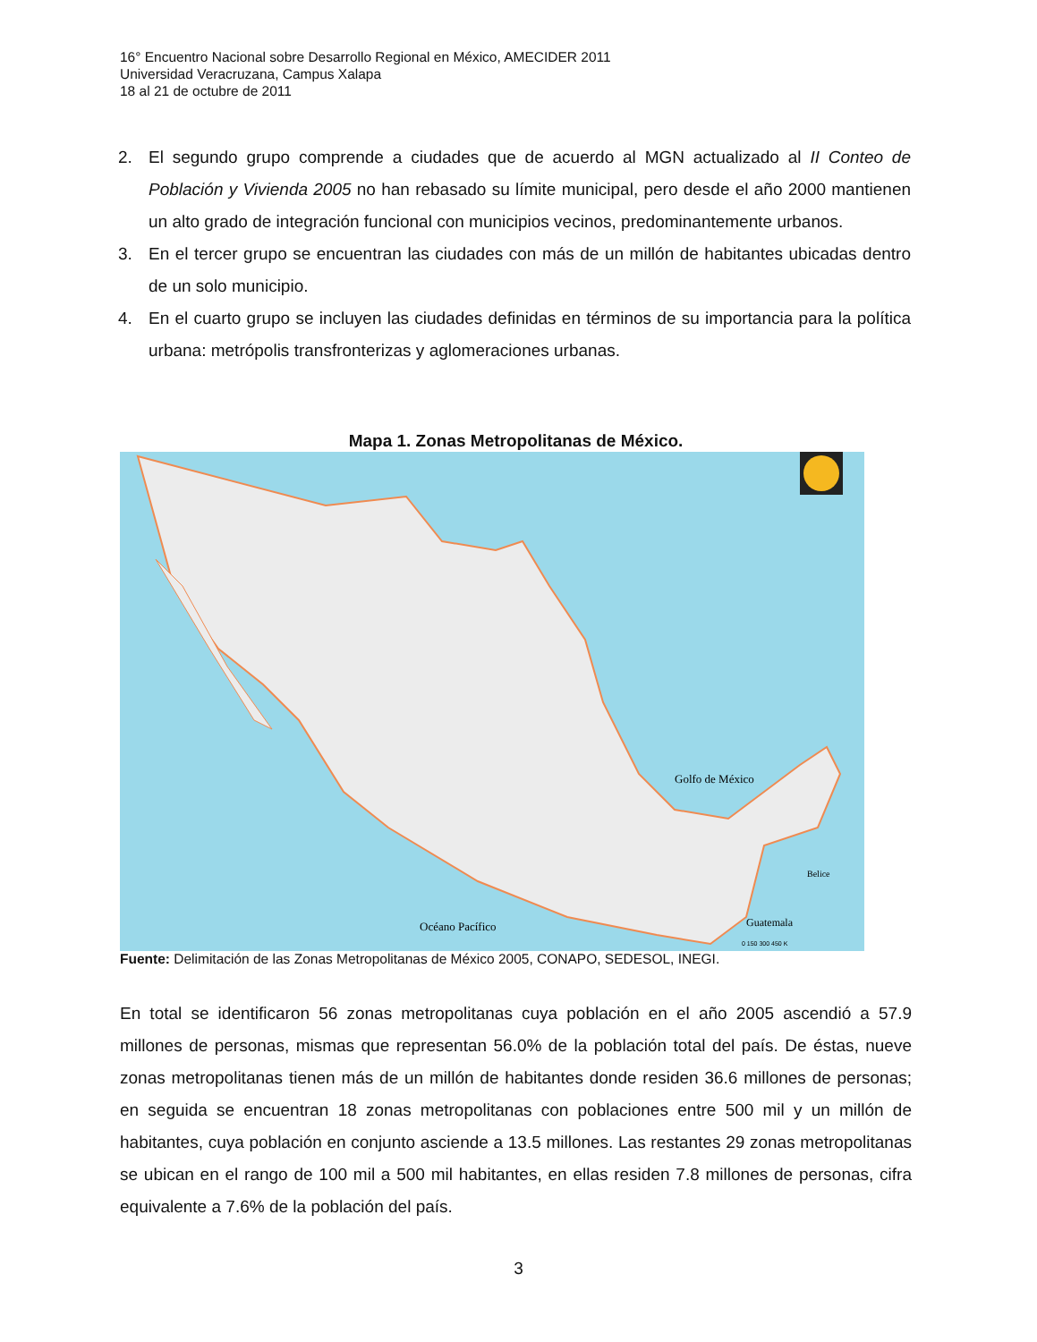16° Encuentro Nacional sobre Desarrollo Regional en México, AMECIDER 2011
Universidad Veracruzana, Campus Xalapa
18 al 21 de octubre de 2011
2. El segundo grupo comprende a ciudades que de acuerdo al MGN actualizado al II Conteo de Población y Vivienda 2005 no han rebasado su límite municipal, pero desde el año 2000 mantienen un alto grado de integración funcional con municipios vecinos, predominantemente urbanos.
3. En el tercer grupo se encuentran las ciudades con más de un millón de habitantes ubicadas dentro de un solo municipio.
4. En el cuarto grupo se incluyen las ciudades definidas en términos de su importancia para la política urbana: metrópolis transfronterizas y aglomeraciones urbanas.
Mapa 1. Zonas Metropolitanas de México.
Golfo de México
Océano Pacífico
Guatemala
Belice
0 150 300 450 K
Fuente: Delimitación de las Zonas Metropolitanas de México 2005, CONAPO, SEDESOL, INEGI.
En total se identificaron 56 zonas metropolitanas cuya población en el año 2005 ascendió a 57.9 millones de personas, mismas que representan 56.0% de la población total del país. De éstas, nueve zonas metropolitanas tienen más de un millón de habitantes donde residen 36.6 millones de personas; en seguida se encuentran 18 zonas metropolitanas con poblaciones entre 500 mil y un millón de habitantes, cuya población en conjunto asciende a 13.5 millones. Las restantes 29 zonas metropolitanas se ubican en el rango de 100 mil a 500 mil habitantes, en ellas residen 7.8 millones de personas, cifra equivalente a 7.6% de la población del país.
3